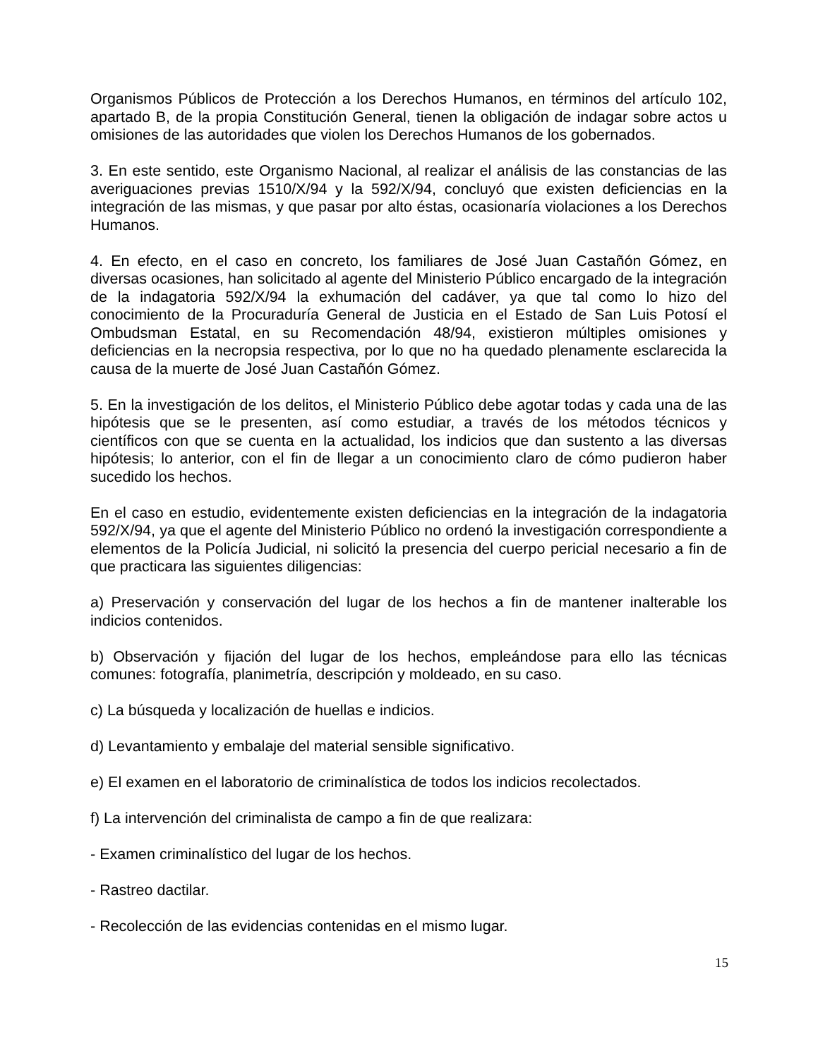Organismos Públicos de Protección a los Derechos Humanos, en términos del artículo 102, apartado B, de la propia Constitución General, tienen la obligación de indagar sobre actos u omisiones de las autoridades que violen los Derechos Humanos de los gobernados.
3. En este sentido, este Organismo Nacional, al realizar el análisis de las constancias de las averiguaciones previas 1510/X/94 y la 592/X/94, concluyó que existen deficiencias en la integración de las mismas, y que pasar por alto éstas, ocasionaría violaciones a los Derechos Humanos.
4. En efecto, en el caso en concreto, los familiares de José Juan Castañón Gómez, en diversas ocasiones, han solicitado al agente del Ministerio Público encargado de la integración de la indagatoria 592/X/94 la exhumación del cadáver, ya que tal como lo hizo del conocimiento de la Procuraduría General de Justicia en el Estado de San Luis Potosí el Ombudsman Estatal, en su Recomendación 48/94, existieron múltiples omisiones y deficiencias en la necropsia respectiva, por lo que no ha quedado plenamente esclarecida la causa de la muerte de José Juan Castañón Gómez.
5. En la investigación de los delitos, el Ministerio Público debe agotar todas y cada una de las hipótesis que se le presenten, así como estudiar, a través de los métodos técnicos y científicos con que se cuenta en la actualidad, los indicios que dan sustento a las diversas hipótesis; lo anterior, con el fin de llegar a un conocimiento claro de cómo pudieron haber sucedido los hechos.
En el caso en estudio, evidentemente existen deficiencias en la integración de la indagatoria 592/X/94, ya que el agente del Ministerio Público no ordenó la investigación correspondiente a elementos de la Policía Judicial, ni solicitó la presencia del cuerpo pericial necesario a fin de que practicara las siguientes diligencias:
a) Preservación y conservación del lugar de los hechos a fin de mantener inalterable los indicios contenidos.
b) Observación y fijación del lugar de los hechos, empleándose para ello las técnicas comunes: fotografía, planimetría, descripción y moldeado, en su caso.
c) La búsqueda y localización de huellas e indicios.
d) Levantamiento y embalaje del material sensible significativo.
e) El examen en el laboratorio de criminalística de todos los indicios recolectados.
f) La intervención del criminalista de campo a fin de que realizara:
- Examen criminalístico del lugar de los hechos.
- Rastreo dactilar.
- Recolección de las evidencias contenidas en el mismo lugar.
15